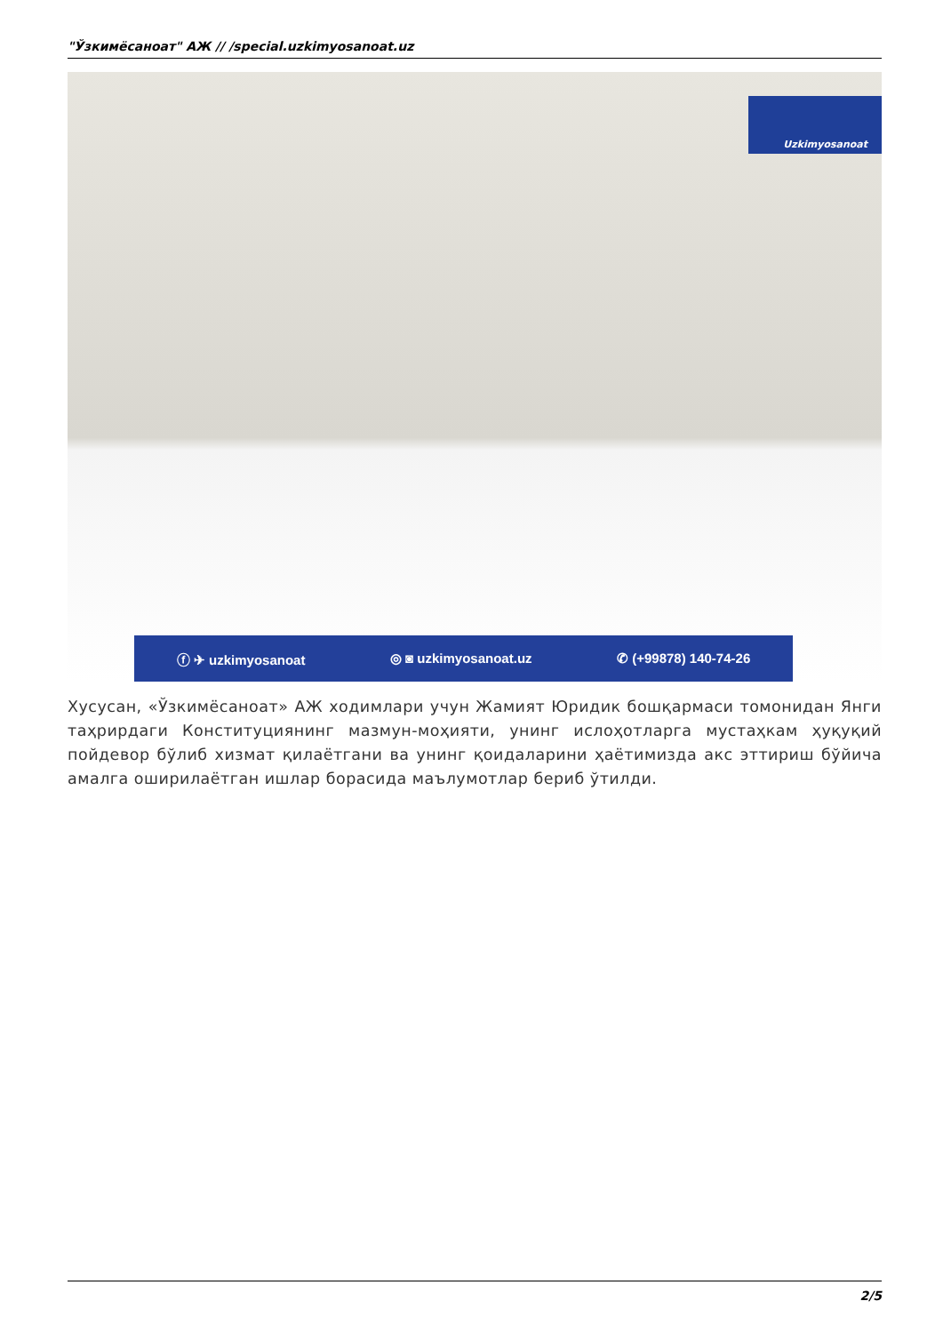"Ўзкимёсаноат" АЖ // /special.uzkimyosanoat.uz
Uzkimyosanoat
ⓕ ✈ uzkimyosanoat ◎ ◙ uzkimyosanoat.uz ✆ (+99878) 140-74-26
Хусусан, «Ўзкимёсаноат» АЖ ходимлари учун Жамият Юридик бошқармаси томонидан Янги таҳрирдаги Конституциянинг мазмун-моҳияти, унинг ислоҳотларга мустаҳкам ҳуқуқий пойдевор бўлиб хизмат қилаётгани ва унинг қоидаларини ҳаётимизда акс эттириш бўйича амалга оширилаётган ишлар борасида маълумотлар бериб ўтилди.
2/5